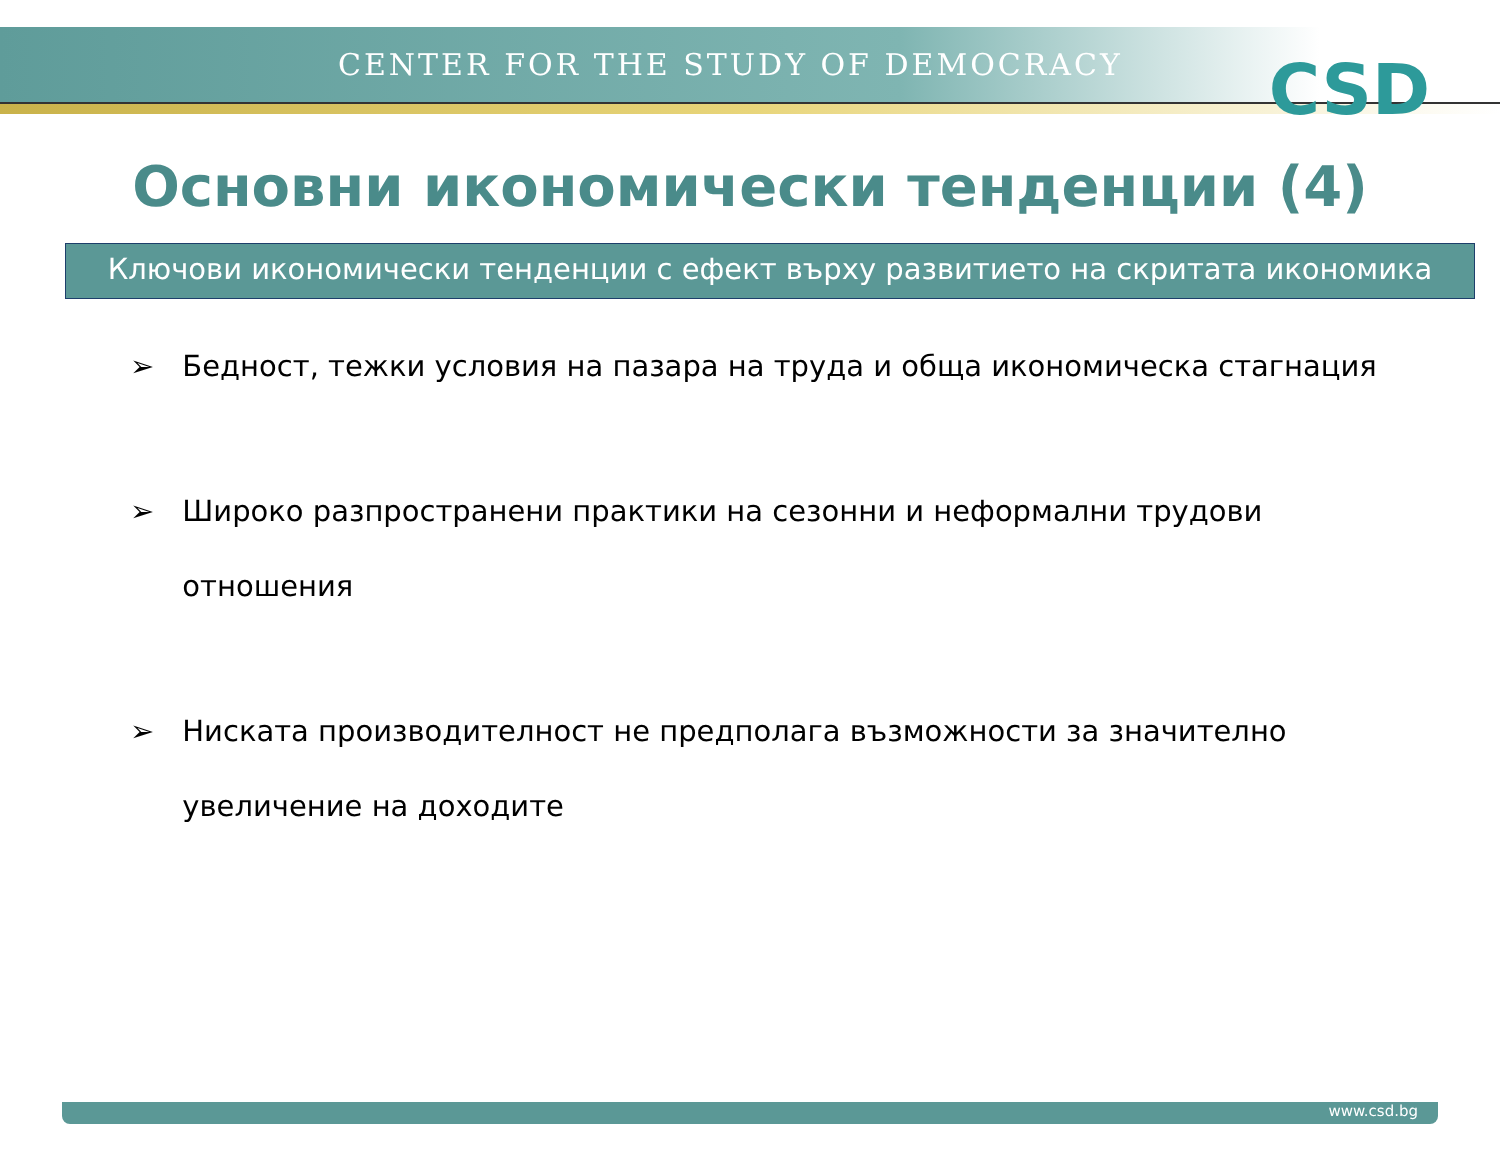CENTER FOR THE STUDY OF DEMOCRACY
CSD
Основни икономически тенденции (4)
Ключови икономически тенденции с ефект върху развитието на скритата икономика
➢ Бедност, тежки условия на пазара на труда и обща икономическа стагнация
➢ Широко разпространени практики на сезонни и неформални трудови отношения
➢ Ниската производителност не предполага възможности за значително увеличение на доходите
www.csd.bg